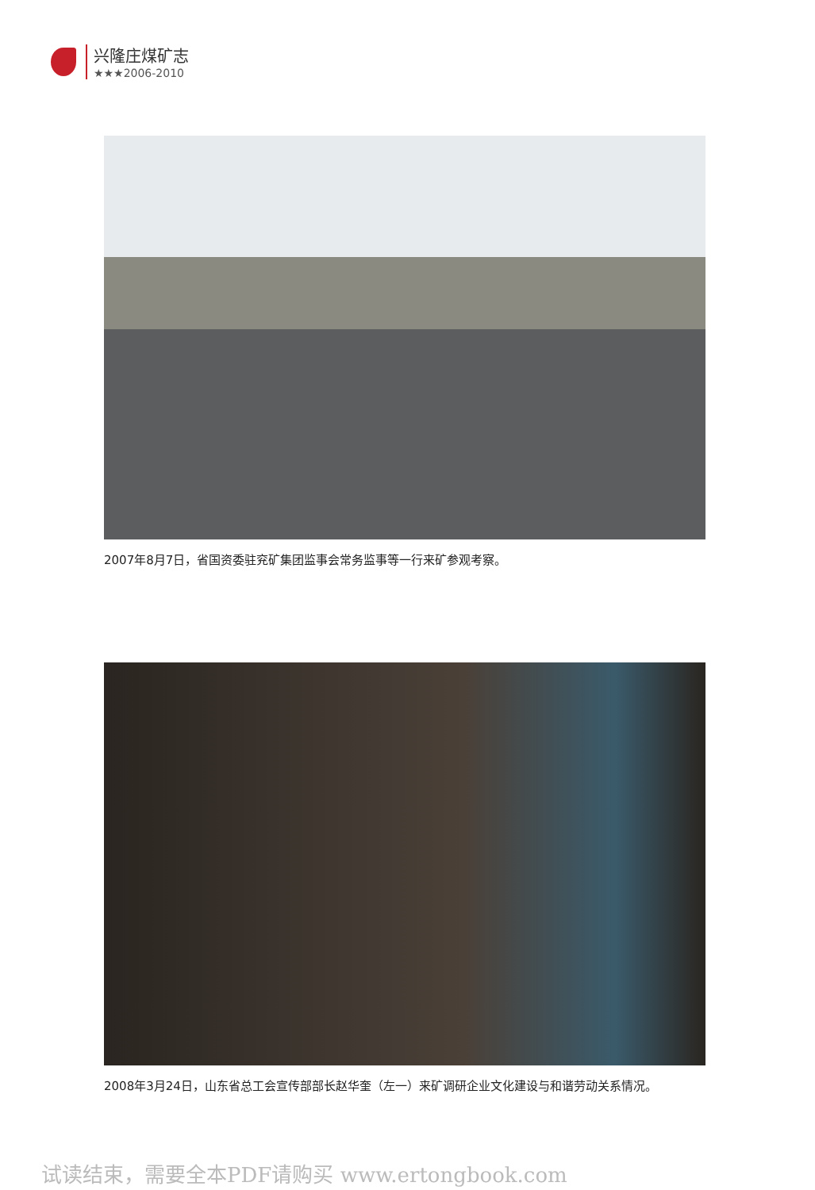兴隆庄煤矿志
★★★2006-2010
2007年8月7日，省国资委驻兖矿集团监事会常务监事等一行来矿参观考察。
2008年3月24日，山东省总工会宣传部部长赵华奎（左一）来矿调研企业文化建设与和谐劳动关系情况。
试读结束，需要全本PDF请购买 www.ertongbook.com